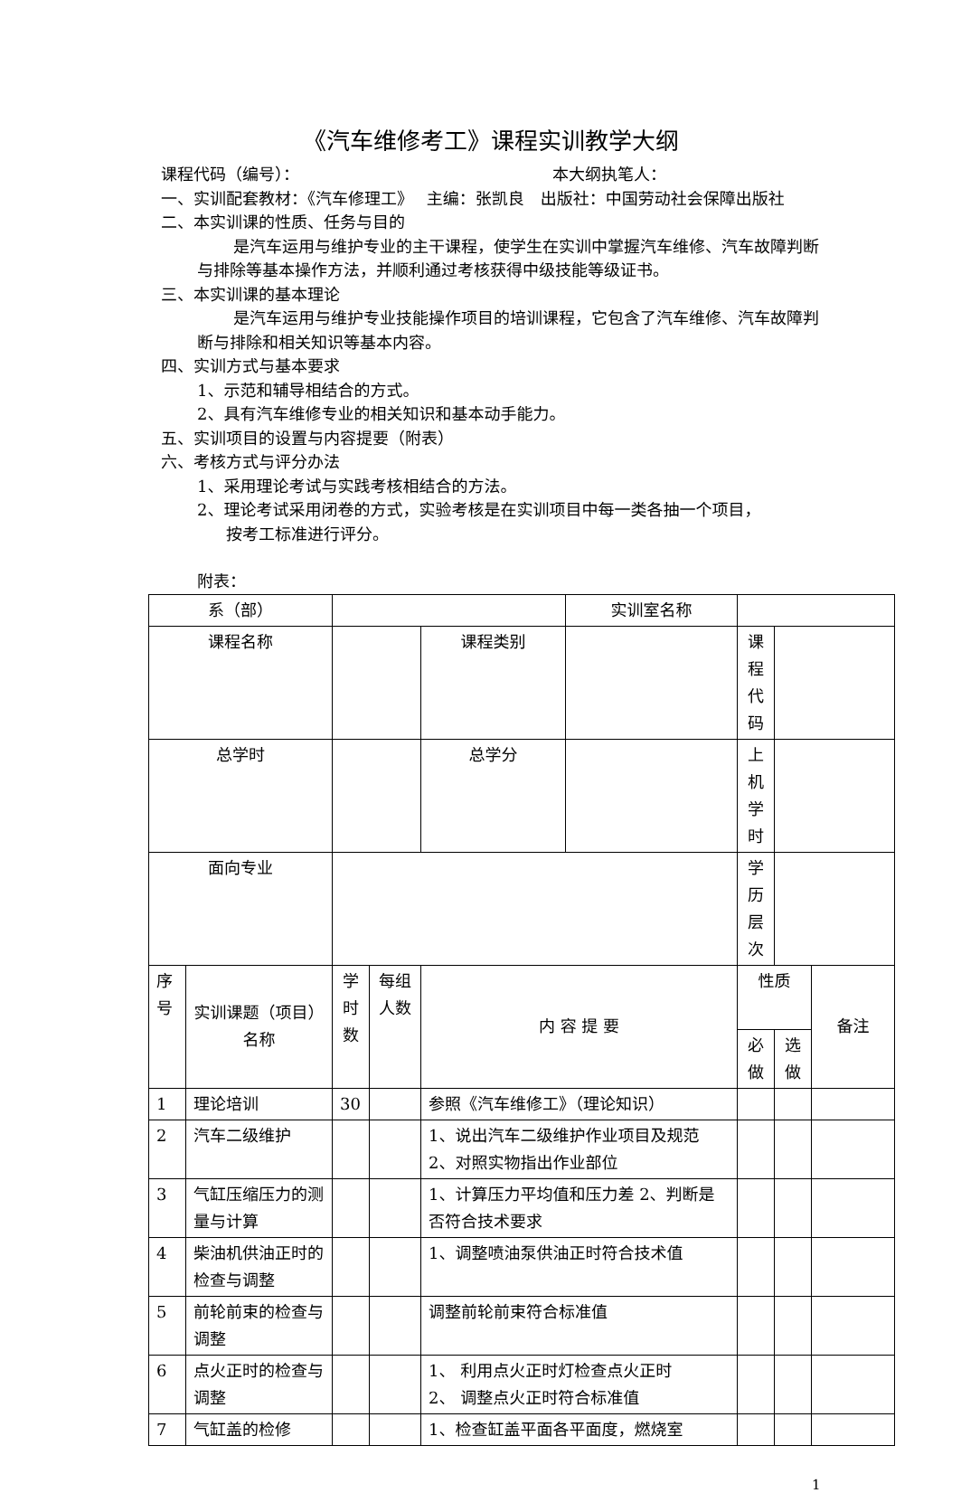《汽车维修考工》课程实训教学大纲
课程代码（编号）： 本大纲执笔人：
一、实训配套教材：《汽车修理工》　 主编：张凯良　出版社：中国劳动社会保障出版社
二、本实训课的性质、任务与目的
是汽车运用与维护专业的主干课程，使学生在实训中掌握汽车维修、汽车故障判断与排除等基本操作方法，并顺利通过考核获得中级技能等级证书。
三、本实训课的基本理论
是汽车运用与维护专业技能操作项目的培训课程，它包含了汽车维修、汽车故障判断与排除和相关知识等基本内容。
四、实训方式与基本要求
1、示范和辅导相结合的方式。
2、具有汽车维修专业的相关知识和基本动手能力。
五、实训项目的设置与内容提要（附表）
六、考核方式与评分办法
1、采用理论考试与实践考核相结合的方法。
2、理论考试采用闭卷的方式，实验考核是在实训项目中每一类各抽一个项目，
按考工标准进行评分。
附表：
| 系（部） | | | | | 实训室名称 | | | |
| 课程名称 | | | | 课程类别 | | 课程代码 | | |
| 总学时 | | | | 总学分 | | 上机学时 | | |
| 面向专业 | | | | | | 学历层次 | | |
| 序号 | 实训课题（项目）名称 | 学时数 | 每组人数 | 内 容 提 要 | | 性质 | | 备注 |
| | | | | | | 必做 | 选做 | |
| 1 | 理论培训 | 30 | | 参照《汽车维修工》（理论知识） | | | | |
| 2 | 汽车二级维护 | | | 1、说出汽车二级维护作业项目及规范 2、对照实物指出作业部位 | | | | |
| 3 | 气缸压缩压力的测量与计算 | | | 1、计算压力平均值和压力差 2、判断是否符合技术要求 | | | | |
| 4 | 柴油机供油正时的检查与调整 | | | 1、调整喷油泵供油正时符合技术值 | | | | |
| 5 | 前轮前束的检查与调整 | | | 调整前轮前束符合标准值 | | | | |
| 6 | 点火正时的检查与调整 | | | 1、 利用点火正时灯检查点火正时 2、 调整点火正时符合标准值 | | | | |
| 7 | 气缸盖的检修 | | | 1、检查缸盖平面各平面度，燃烧室 | | | | |
1